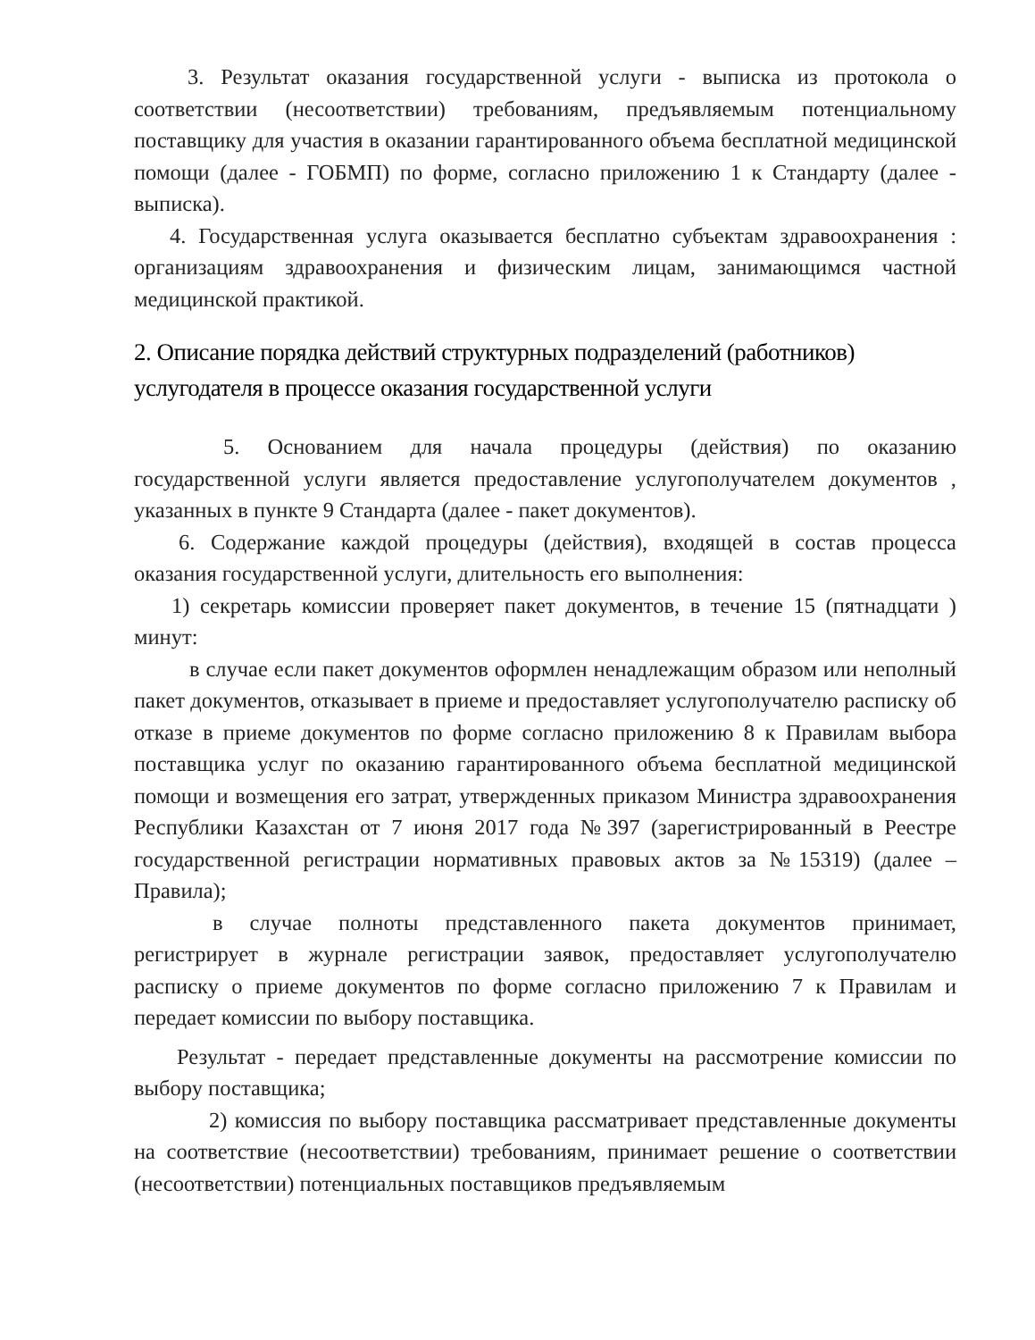3. Результат оказания государственной услуги - выписка из протокола о соответствии (несоответствии) требованиям, предъявляемым потенциальному поставщику для участия в оказании гарантированного объема бесплатной медицинской помощи (далее - ГОБМП) по форме, согласно приложению 1 к Стандарту (далее - выписка).
4. Государственная услуга оказывается бесплатно субъектам здравоохранения : организациям здравоохранения и физическим лицам, занимающимся частной медицинской практикой.
2. Описание порядка действий структурных подразделений (работников) услугодателя в процессе оказания государственной услуги
5. Основанием для начала процедуры (действия) по оказанию государственной услуги является предоставление услугополучателем документов , указанных в пункте 9 Стандарта (далее - пакет документов).
6. Содержание каждой процедуры (действия), входящей в состав процесса оказания государственной услуги, длительность его выполнения:
1) секретарь комиссии проверяет пакет документов, в течение 15 (пятнадцати ) минут:
в случае если пакет документов оформлен ненадлежащим образом или неполный пакет документов, отказывает в приеме и предоставляет услугополучателю расписку об отказе в приеме документов по форме согласно приложению 8 к Правилам выбора поставщика услуг по оказанию гарантированного объема бесплатной медицинской помощи и возмещения его затрат, утвержденных приказом Министра здравоохранения Республики Казахстан от 7 июня 2017 года №397 (зарегистрированный в Реестре государственной регистрации нормативных правовых актов за №15319) (далее – Правила);
в случае полноты представленного пакета документов принимает, регистрирует в журнале регистрации заявок, предоставляет услугополучателю расписку о приеме документов по форме согласно приложению 7 к Правилам и передает комиссии по выбору поставщика.
Результат - передает представленные документы на рассмотрение комиссии по выбору поставщика;
2) комиссия по выбору поставщика рассматривает представленные документы на соответствие (несоответствии) требованиям, принимает решение о соответствии (несоответствии) потенциальных поставщиков предъявляемым